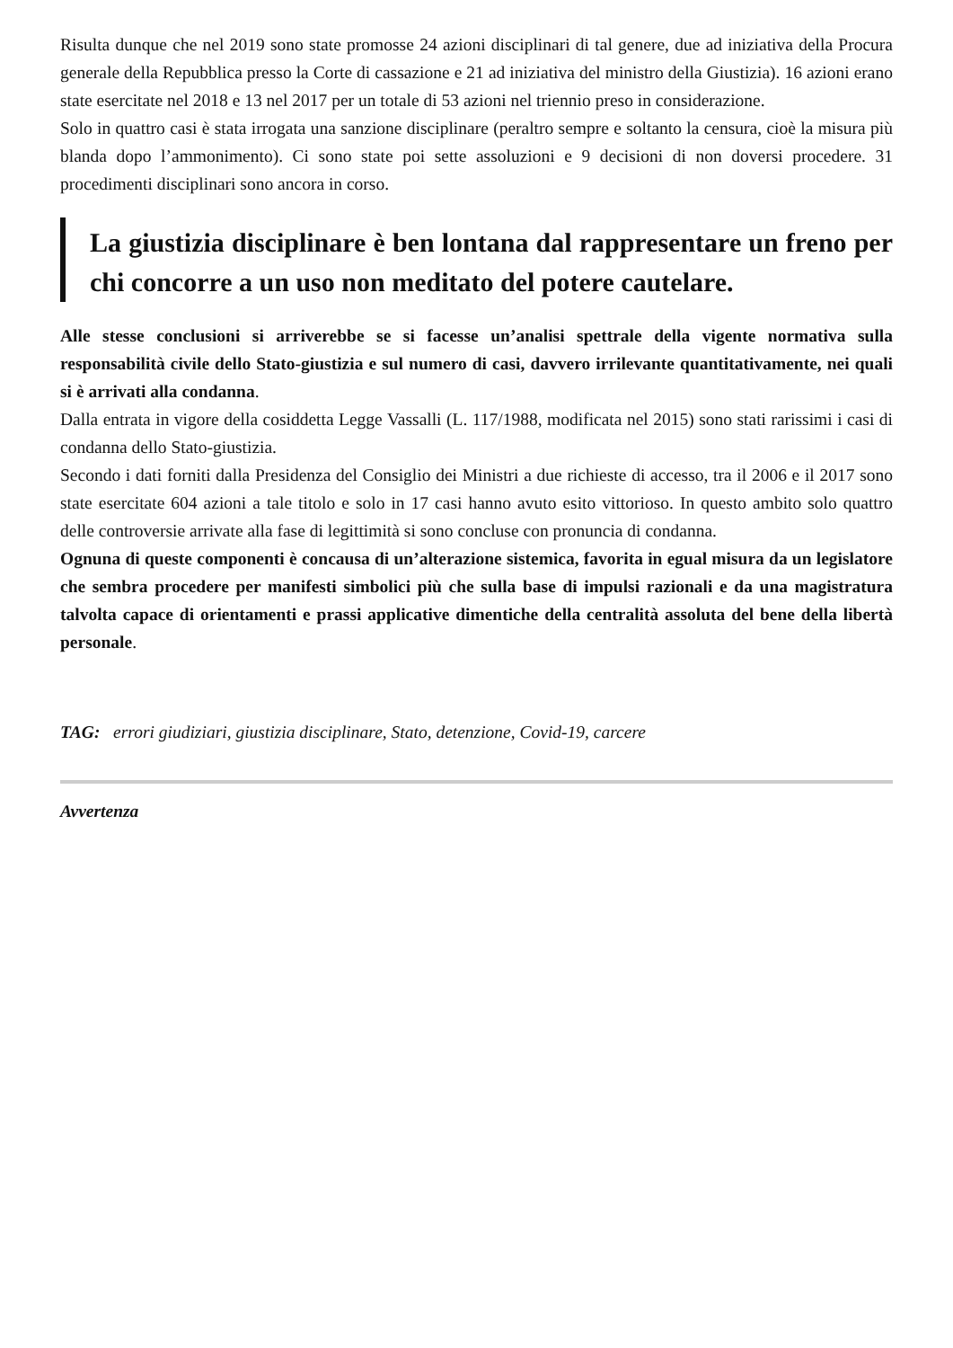Risulta dunque che nel 2019 sono state promosse 24 azioni disciplinari di tal genere, due ad iniziativa della Procura generale della Repubblica presso la Corte di cassazione e 21 ad iniziativa del ministro della Giustizia). 16 azioni erano state esercitate nel 2018 e 13 nel 2017 per un totale di 53 azioni nel triennio preso in considerazione.
Solo in quattro casi è stata irrogata una sanzione disciplinare (peraltro sempre e soltanto la censura, cioè la misura più blanda dopo l’ammonimento). Ci sono state poi sette assoluzioni e 9 decisioni di non doversi procedere. 31 procedimenti disciplinari sono ancora in corso.
La giustizia disciplinare è ben lontana dal rappresentare un freno per chi concorre a un uso non meditato del potere cautelare.
Alle stesse conclusioni si arriverebbe se si facesse un’analisi spettrale della vigente normativa sulla responsabilità civile dello Stato-giustizia e sul numero di casi, davvero irrilevante quantitativamente, nei quali si è arrivati alla condanna.
Dalla entrata in vigore della cosiddetta Legge Vassalli (L. 117/1988, modificata nel 2015) sono stati rarissimi i casi di condanna dello Stato-giustizia.
Secondo i dati forniti dalla Presidenza del Consiglio dei Ministri a due richieste di accesso, tra il 2006 e il 2017 sono state esercitate 604 azioni a tale titolo e solo in 17 casi hanno avuto esito vittorioso. In questo ambito solo quattro delle controversie arrivate alla fase di legittimità si sono concluse con pronuncia di condanna.
Ognuna di queste componenti è concausa di un’alterazione sistemica, favorita in egual misura da un legislatore che sembra procedere per manifesti simbolici più che sulla base di impulsi razionali e da una magistratura talvolta capace di orientamenti e prassi applicative dimentiche della centralità assoluta del bene della libertà personale.
TAG: errori giudiziari, giustizia disciplinare, Stato, detenzione, Covid-19, carcere
Avvertenza